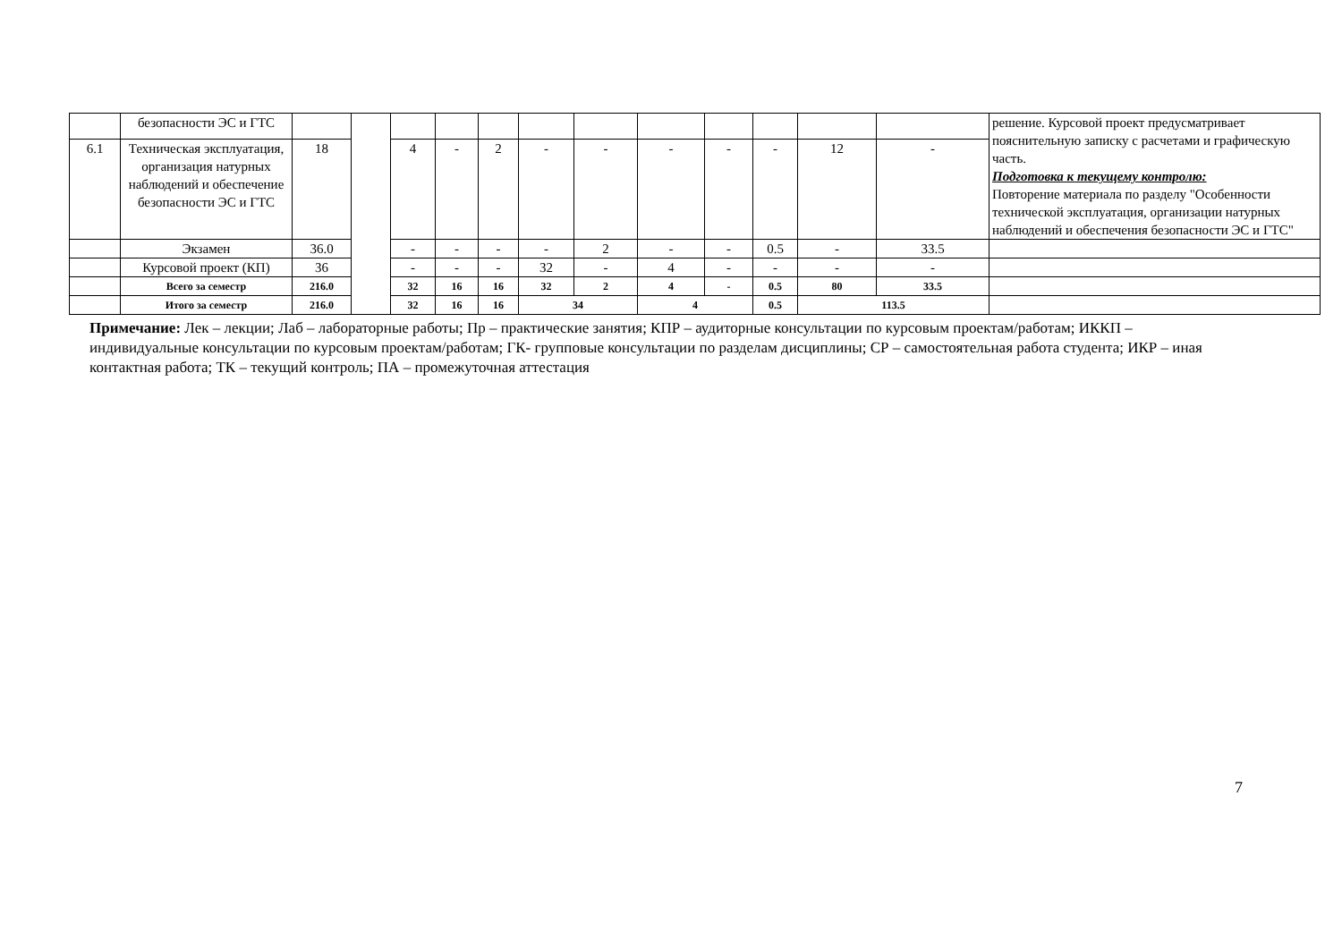| | безопасности ЭС и ГТС | | | | | | | | | | | | | решение. Курсовой проект предусматривает пояснительную записку с расчетами и графическую часть. Подготовка к текущему контролю: Повторение материала по разделу "Особенности технической эксплуатация, организации натурных наблюдений и обеспечения безопасности ЭС и ГТС" |
| 6.1 | Техническая эксплуатация, организация натурных наблюдений и обеспечение безопасности ЭС и ГТС | 18 | | 4 | - | 2 | - | - | - | - | - | 12 | - | |
| | Экзамен | 36.0 | | - | - | - | - | 2 | - | - | 0.5 | - | 33.5 | |
| | Курсовой проект (КП) | 36 | | - | - | - | 32 | - | 4 | - | - | - | - | |
| | Всего за семестр | 216.0 | | 32 | 16 | 16 | 32 | 2 | 4 | - | 0.5 | 80 | 33.5 | |
| | Итого за семестр | 216.0 | | 32 | 16 | 16 | 34 | | 4 | | 0.5 | 113.5 | | |
Примечание: Лек – лекции; Лаб – лабораторные работы; Пр – практические занятия; КПР – аудиторные консультации по курсовым проектам/работам; ИККП – индивидуальные консультации по курсовым проектам/работам; ГК- групповые консультации по разделам дисциплины; СР – самостоятельная работа студента; ИКР – иная контактная работа; ТК – текущий контроль; ПА – промежуточная аттестация
7